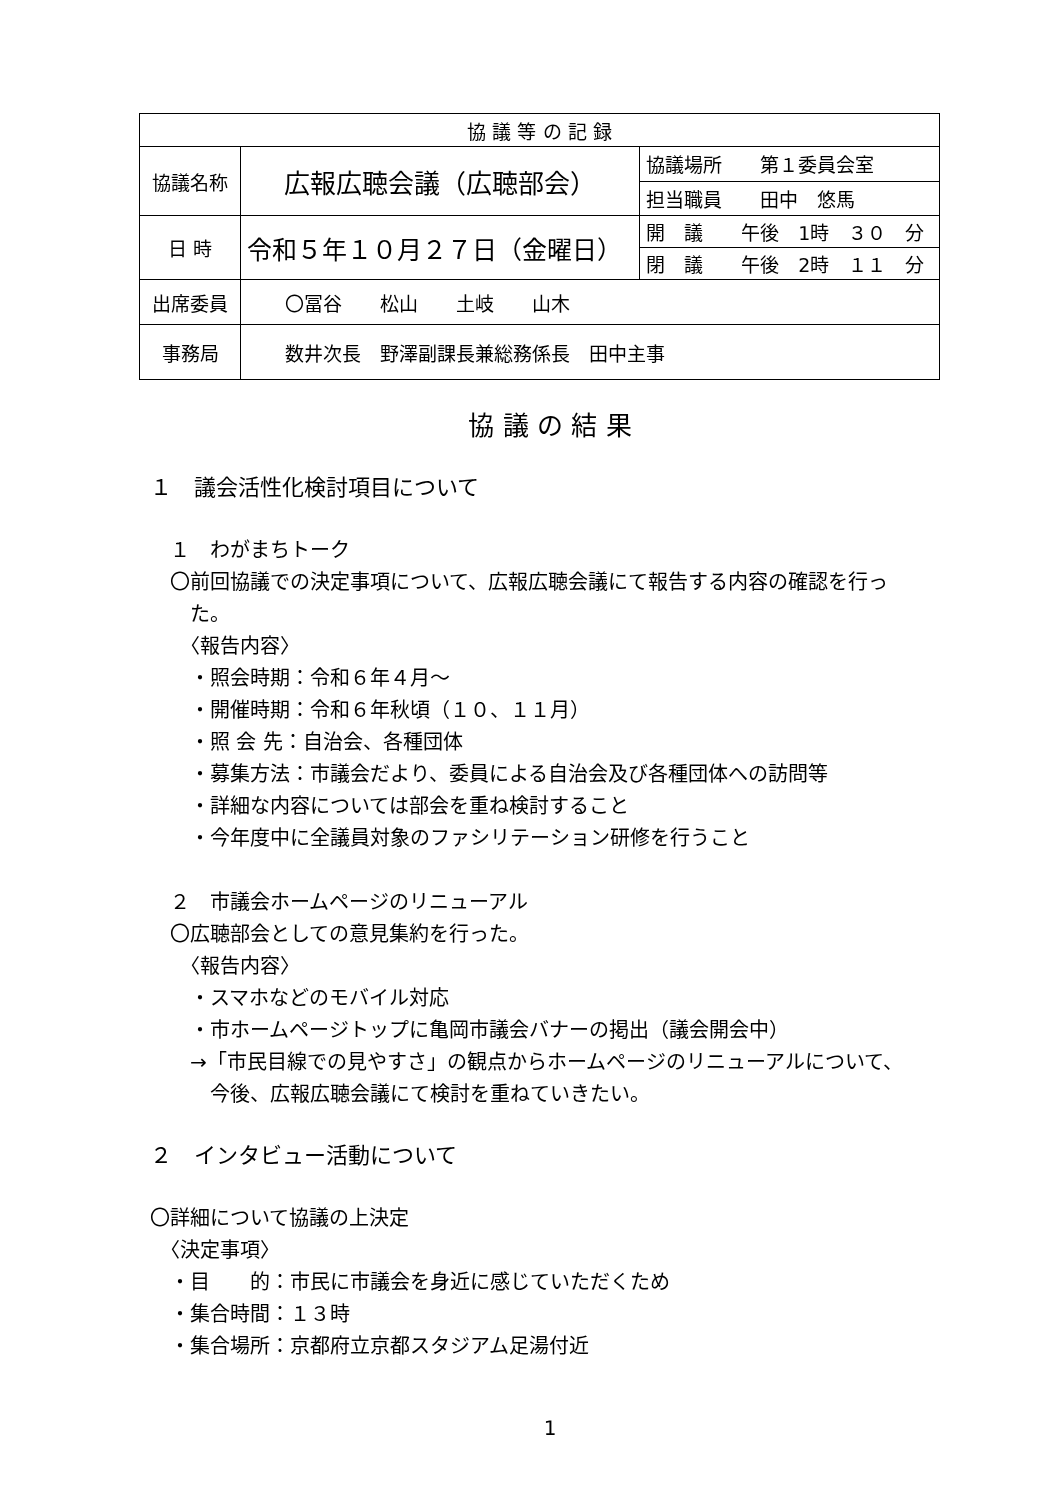| 協 議 等 の 記 録 | | |
| 協議名称 | 広報広聴会議（広聴部会） | 協議場所 第１委員会室 |
| | | 担当職員 田中 悠馬 |
| 日 時 | 令和５年１０月２７日（金曜日） | 開 議 午後 1時 ３０ 分 |
| | | 閉 議 午後 2時 １１ 分 |
| 出席委員 | 〇冨谷 松山 土岐 山木 | |
| 事務局 | 数井次長 野澤副課長兼総務係長 田中主事 | |
協 議 の 結 果
１　議会活性化検討項目について
　１　わがまちトーク
　〇前回協議での決定事項について、広報広聴会議にて報告する内容の確認を行っ
　　た。
　　〈報告内容〉
　　・照会時期：令和６年４月～
　　・開催時期：令和６年秋頃（１０、１１月）
　　・照 会 先：自治会、各種団体
　　・募集方法：市議会だより、委員による自治会及び各種団体への訪問等
　　・詳細な内容については部会を重ね検討すること
　　・今年度中に全議員対象のファシリテーション研修を行うこと
　２　市議会ホームページのリニューアル
　〇広聴部会としての意見集約を行った。
　　〈報告内容〉
　　・スマホなどのモバイル対応
　　・市ホームページトップに亀岡市議会バナーの掲出（議会開会中）
　　→「市民目線での見やすさ」の観点からホームページのリニューアルについて、
　　　今後、広報広聴会議にて検討を重ねていきたい。
２　インタビュー活動について
〇詳細について協議の上決定
　〈決定事項〉
　・目　　的：市民に市議会を身近に感じていただくため
　・集合時間：１３時
　・集合場所：京都府立京都スタジアム足湯付近
1